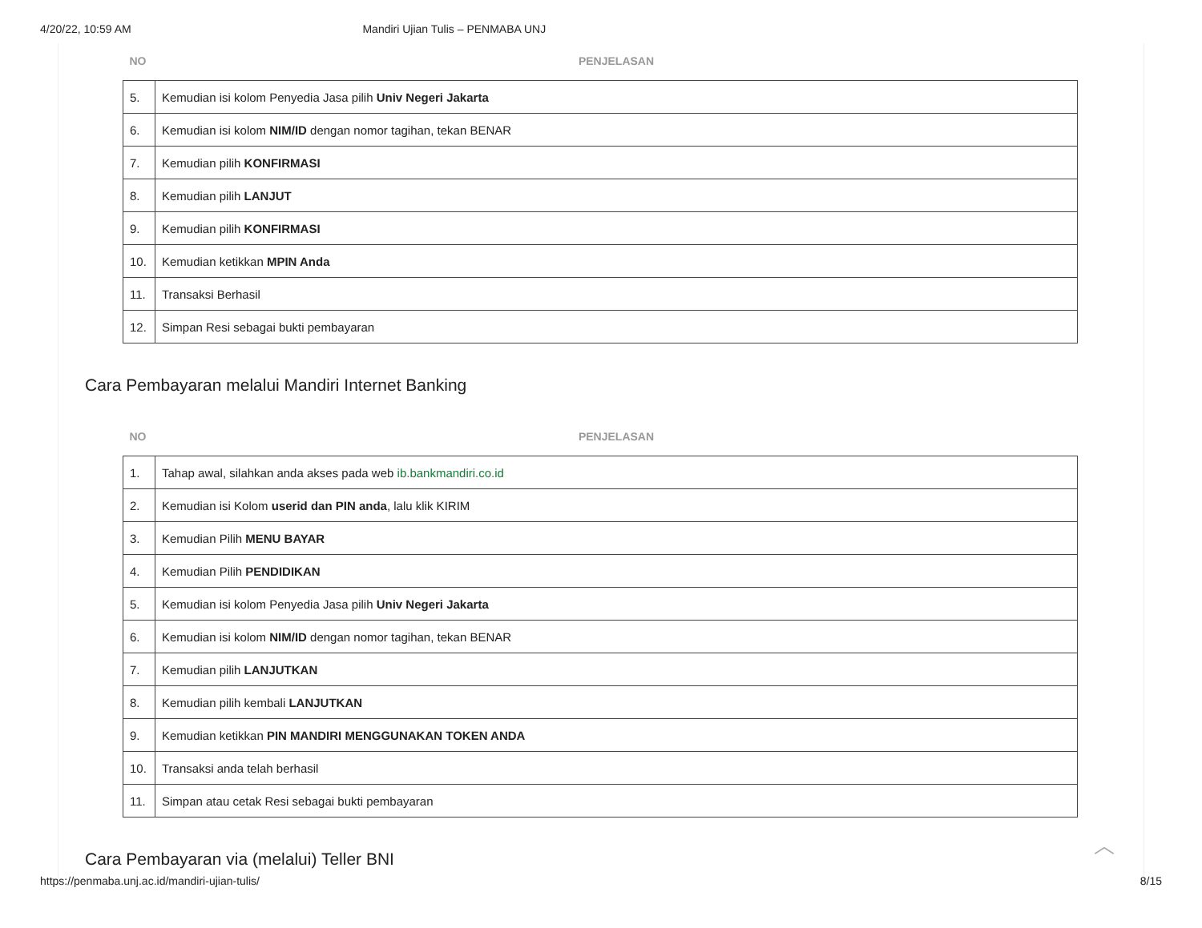4/20/22, 10:59 AM Mandiri Ujian Tulis – PENMABA UNJ
| NO | PENJELASAN |
| --- | --- |
| 5. | Kemudian isi kolom Penyedia Jasa pilih Univ Negeri Jakarta |
| 6. | Kemudian isi kolom NIM/ID dengan nomor tagihan, tekan BENAR |
| 7. | Kemudian pilih KONFIRMASI |
| 8. | Kemudian pilih LANJUT |
| 9. | Kemudian pilih KONFIRMASI |
| 10. | Kemudian ketikkan MPIN Anda |
| 11. | Transaksi Berhasil |
| 12. | Simpan Resi sebagai bukti pembayaran |
Cara Pembayaran melalui Mandiri Internet Banking
| NO | PENJELASAN |
| --- | --- |
| 1. | Tahap awal, silahkan anda akses pada web ib.bankmandiri.co.id |
| 2. | Kemudian isi Kolom userid dan PIN anda , lalu klik KIRIM |
| 3. | Kemudian Pilih MENU BAYAR |
| 4. | Kemudian Pilih PENDIDIKAN |
| 5. | Kemudian isi kolom Penyedia Jasa pilih Univ Negeri Jakarta |
| 6. | Kemudian isi kolom NIM/ID dengan nomor tagihan, tekan BENAR |
| 7. | Kemudian pilih LANJUTKAN |
| 8. | Kemudian pilih kembali LANJUTKAN |
| 9. | Kemudian ketikkan PIN MANDIRI MENGGUNAKAN TOKEN ANDA |
| 10. | Transaksi anda telah berhasil |
| 11. | Simpan atau cetak Resi sebagai bukti pembayaran |
Cara Pembayaran via (melalui) Teller BNI
︿
https://penmaba.unj.ac.id/mandiri-ujian-tulis/ 8/15